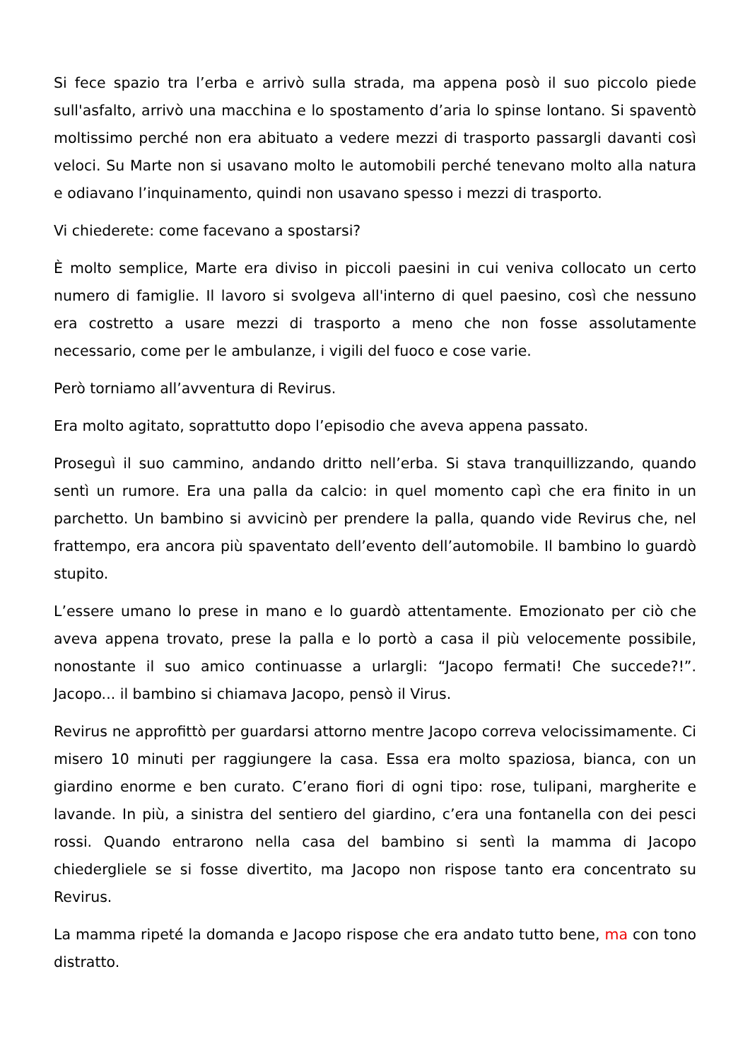Si fece spazio tra l’erba e arrivò sulla strada, ma appena posò il suo piccolo piede sull'asfalto, arrivò una macchina e lo spostamento d’aria lo spinse lontano. Si spaventò moltissimo perché non era abituato a vedere mezzi di trasporto passargli davanti così veloci. Su Marte non si usavano molto le automobili perché tenevano molto alla natura e odiavano l’inquinamento, quindi non usavano spesso i mezzi di trasporto.
Vi chiederete: come facevano a spostarsi?
È molto semplice, Marte era diviso in piccoli paesini in cui veniva collocato un certo numero di famiglie. Il lavoro si svolgeva all'interno di quel paesino, così che nessuno era costretto a usare mezzi di trasporto a meno che non fosse assolutamente necessario, come per le ambulanze, i vigili del fuoco e cose varie.
Però torniamo all’avventura di Revirus.
Era molto agitato, soprattutto dopo l’episodio che aveva appena passato.
Proseguì il suo cammino, andando dritto nell’erba. Si stava tranquillizzando, quando sentì un rumore. Era una palla da calcio: in quel momento capì che era finito in un parchetto. Un bambino si avvicinò per prendere la palla, quando vide Revirus che, nel frattempo, era ancora più spaventato dell’evento dell’automobile. Il bambino lo guardò stupito.
L’essere umano lo prese in mano e lo guardò attentamente. Emozionato per ciò che aveva appena trovato, prese la palla e lo portò a casa il più velocemente possibile, nonostante il suo amico continuasse a urlargli: “Jacopo fermati! Che succede?!”. Jacopo... il bambino si chiamava Jacopo, pensò il Virus.
Revirus ne approfittò per guardarsi attorno mentre Jacopo correva velocissimamente. Ci misero 10 minuti per raggiungere la casa. Essa era molto spaziosa, bianca, con un giardino enorme e ben curato. C’erano fiori di ogni tipo: rose, tulipani, margherite e lavande. In più, a sinistra del sentiero del giardino, c’era una fontanella con dei pesci rossi. Quando entrarono nella casa del bambino si sentì la mamma di Jacopo chiedergliele se si fosse divertito, ma Jacopo non rispose tanto era concentrato su Revirus.
La mamma ripeté la domanda e Jacopo rispose che era andato tutto bene, ma con tono distratto.